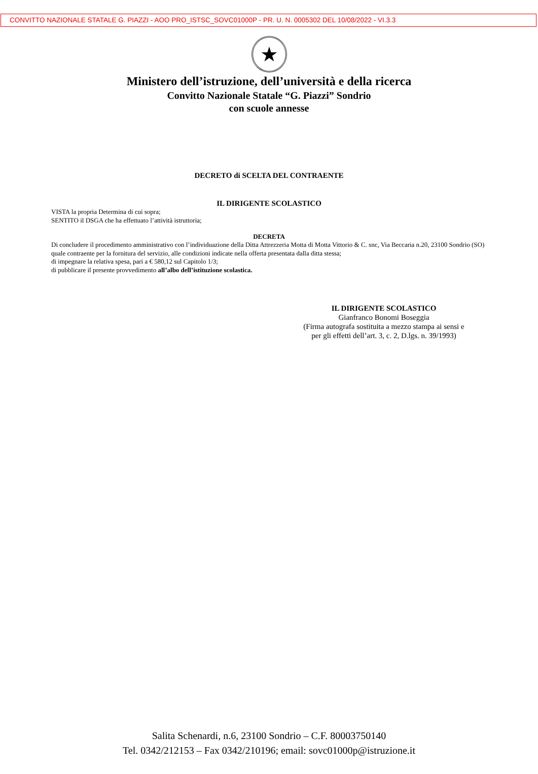CONVITTO NAZIONALE STATALE G. PIAZZI - AOO PRO_ISTSC_SOVC01000P - PR. U. N. 0005302 DEL 10/08/2022 - VI.3.3
★
Ministero dell’istruzione, dell’università e della ricerca
Convitto Nazionale Statale “G. Piazzi” Sondrio
con scuole annesse
DECRETO di SCELTA DEL CONTRAENTE
IL DIRIGENTE SCOLASTICO
VISTA la propria Determina di cui sopra;
SENTITO il DSGA che ha effettuato l’attività istruttoria;
DECRETA
Di concludere il procedimento amministrativo con l’individuazione della Ditta Attrezzeria Motta di Motta Vittorio & C. snc, Via Beccaria n.20, 23100 Sondrio (SO) quale contraente per la fornitura del servizio, alle condizioni indicate nella offerta presentata dalla ditta stessa;
di impegnare la relativa spesa, pari a € 580,12 sul Capitolo 1/3;
di pubblicare il presente provvedimento all’albo dell’istituzione scolastica.
IL DIRIGENTE SCOLASTICO
Gianfranco Bonomi Boseggia
(Firma autografa sostituita a mezzo stampa ai sensi e per gli effetti dell’art. 3, c. 2, D.lgs. n. 39/1993)
Salita Schenardi, n.6, 23100 Sondrio – C.F. 80003750140
Tel. 0342/212153 – Fax 0342/210196; email: sovc01000p@istruzione.it